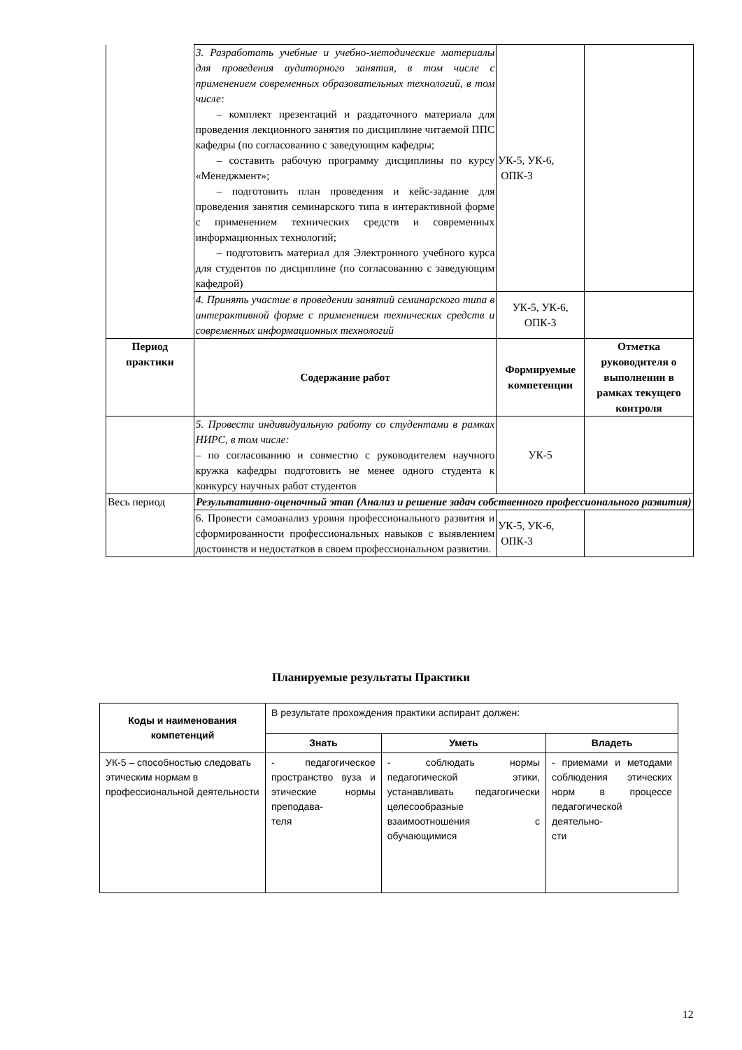| | 3. Разработать учебные и учебно-методические материалы для проведения аудиторного занятия, в том числе с применением современных образовательных технологий, в том числе: – комплект презентаций и раздаточного материала для проведения лекционного занятия по дисциплине читаемой ППС кафедры (по согласованию с заведующим кафедры; – составить рабочую программу дисциплины по курсу «Менеджмент»; – подготовить план проведения и кейс-задание для проведения занятия семинарского типа в интерактивной форме с применением технических средств и современных информационных технологий; – подготовить материал для Электронного учебного курса для студентов по дисциплине (по согласованию с заведующим кафедрой) | УК-5, УК-6, ОПК-3 | |
| | 4. Принять участие в проведении занятий семинарского типа в интерактивной форме с применением технических средств и современных информационных технологий | УК-5, УК-6, ОПК-3 | |
| Период практики | Содержание работ | Формируемые компетенции | Отметка руководителя о выполнении в рамках текущего контроля |
| | 5. Провести индивидуальную работу со студентами в рамках НИРС, в том числе: – по согласованию и совместно с руководителем научного кружка кафедры подготовить не менее одного студента к конкурсу научных работ студентов | УК-5 | |
| Весь период | Результативно-оценочный этап (Анализ и решение задач собственного профессионального развития) | | |
| | 6. Провести самоанализ уровня профессионального развития и сформированности профессиональных навыков с выявлением достоинств и недостатков в своем профессиональном развитии. | УК-5, УК-6, ОПК-3 | |
Планируемые результаты Практики
| Коды и наименования компетенций | В результате прохождения практики аспирант должен: | | |
| | Знать | Уметь | Владеть |
| УК-5 – способностью следовать этическим нормам в профессиональной деятельности | - педагогическое пространство вуза и этические нормы преподава- теля | - соблюдать нормы педагогической этики, устанавливать педагогически целесообразные взаимоотношения с обучающимися | - приемами и методами соблюдения этических норм в процессе педагогической деятельно- сти |
12